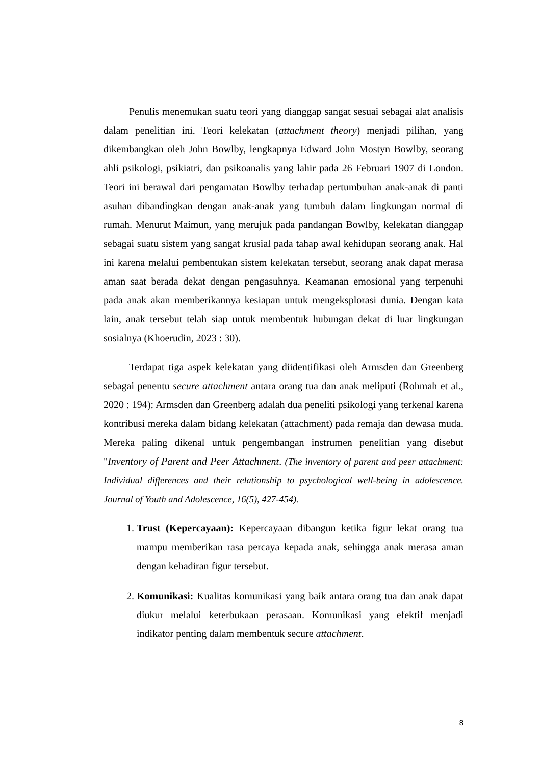Penulis menemukan suatu teori yang dianggap sangat sesuai sebagai alat analisis dalam penelitian ini. Teori kelekatan (attachment theory) menjadi pilihan, yang dikembangkan oleh John Bowlby, lengkapnya Edward John Mostyn Bowlby, seorang ahli psikologi, psikiatri, dan psikoanalis yang lahir pada 26 Februari 1907 di London. Teori ini berawal dari pengamatan Bowlby terhadap pertumbuhan anak-anak di panti asuhan dibandingkan dengan anak-anak yang tumbuh dalam lingkungan normal di rumah. Menurut Maimun, yang merujuk pada pandangan Bowlby, kelekatan dianggap sebagai suatu sistem yang sangat krusial pada tahap awal kehidupan seorang anak. Hal ini karena melalui pembentukan sistem kelekatan tersebut, seorang anak dapat merasa aman saat berada dekat dengan pengasuhnya. Keamanan emosional yang terpenuhi pada anak akan memberikannya kesiapan untuk mengeksplorasi dunia. Dengan kata lain, anak tersebut telah siap untuk membentuk hubungan dekat di luar lingkungan sosialnya (Khoerudin, 2023 : 30).
Terdapat tiga aspek kelekatan yang diidentifikasi oleh Armsden dan Greenberg sebagai penentu secure attachment antara orang tua dan anak meliputi (Rohmah et al., 2020 : 194): Armsden dan Greenberg adalah dua peneliti psikologi yang terkenal karena kontribusi mereka dalam bidang kelekatan (attachment) pada remaja dan dewasa muda. Mereka paling dikenal untuk pengembangan instrumen penelitian yang disebut "Inventory of Parent and Peer Attachment. (The inventory of parent and peer attachment: Individual differences and their relationship to psychological well-being in adolescence. Journal of Youth and Adolescence, 16(5), 427-454).
1. Trust (Kepercayaan): Kepercayaan dibangun ketika figur lekat orang tua mampu memberikan rasa percaya kepada anak, sehingga anak merasa aman dengan kehadiran figur tersebut.
2. Komunikasi: Kualitas komunikasi yang baik antara orang tua dan anak dapat diukur melalui keterbukaan perasaan. Komunikasi yang efektif menjadi indikator penting dalam membentuk secure attachment.
8